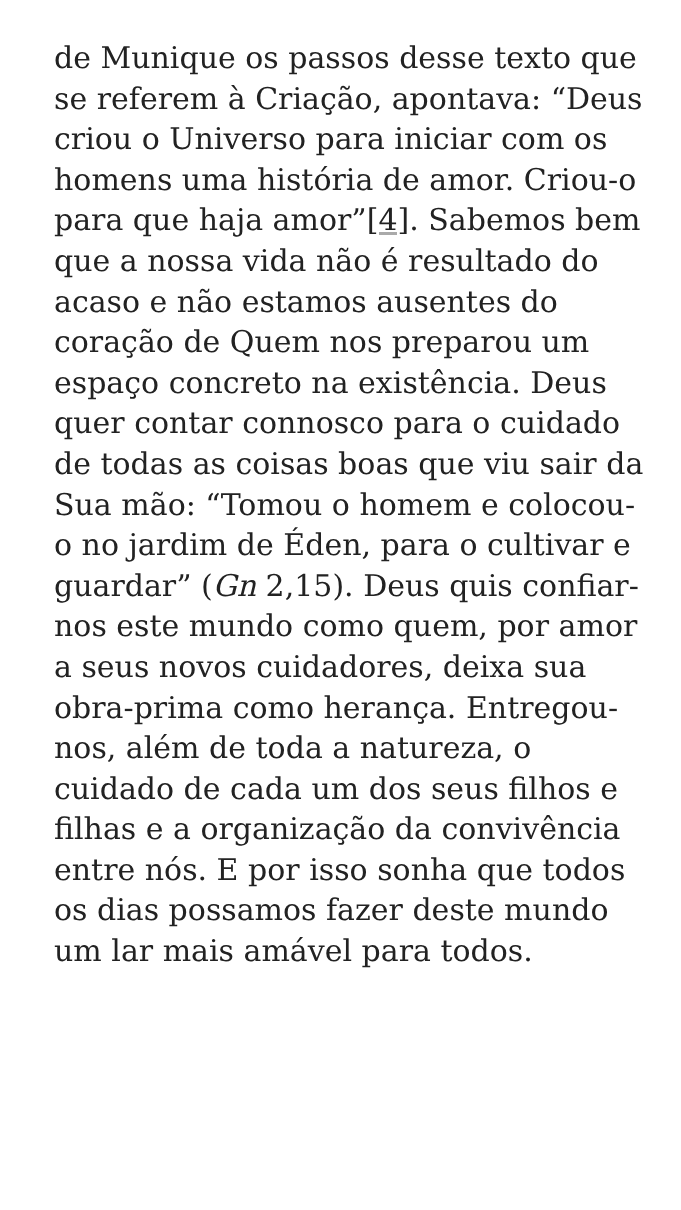de Munique os passos desse texto que se referem à Criação, apontava: “Deus criou o Universo para iniciar com os homens uma história de amor. Criou-o para que haja amor”[4]. Sabemos bem que a nossa vida não é resultado do acaso e não estamos ausentes do coração de Quem nos preparou um espaço concreto na existência. Deus quer contar connosco para o cuidado de todas as coisas boas que viu sair da Sua mão: “Tomou o homem e colocou-o no jardim de Éden, para o cultivar e guardar” (Gn 2,15). Deus quis confiar-nos este mundo como quem, por amor a seus novos cuidadores, deixa sua obra-prima como herança. Entregou-nos, além de toda a natureza, o cuidado de cada um dos seus filhos e filhas e a organização da convivência entre nós. E por isso sonha que todos os dias possamos fazer deste mundo um lar mais amável para todos.